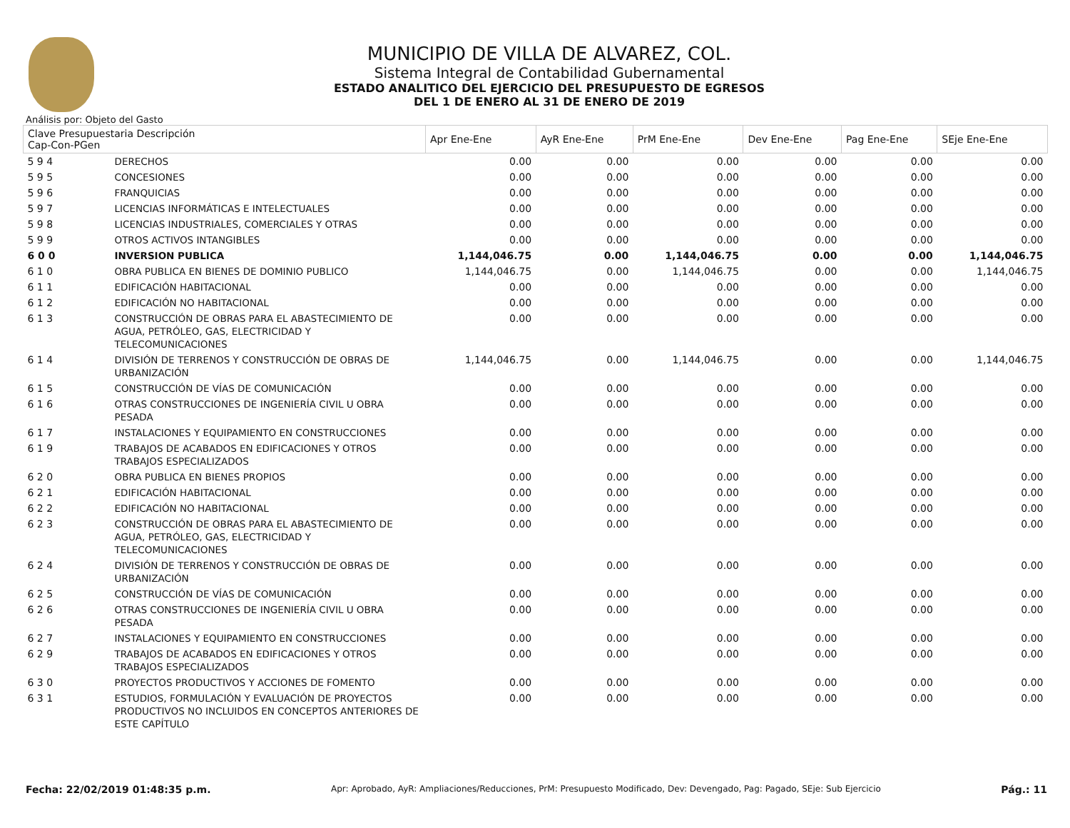MUNICIPIO DE VILLA DE ALVAREZ, COL.
Sistema Integral de Contabilidad Gubernamental
ESTADO ANALITICO DEL EJERCICIO DEL PRESUPUESTO DE EGRESOS
DEL 1 DE ENERO AL 31 DE ENERO DE 2019
Análisis por: Objeto del Gasto
| Clave Presupuestaria Descripción Cap-Con-PGen | | Apr Ene-Ene | AyR Ene-Ene | PrM Ene-Ene | Dev Ene-Ene | Pag Ene-Ene | SEje Ene-Ene |
| --- | --- | --- | --- | --- | --- | --- | --- |
| 5 9 4 | DERECHOS | 0.00 | 0.00 | 0.00 | 0.00 | 0.00 | 0.00 |
| 5 9 5 | CONCESIONES | 0.00 | 0.00 | 0.00 | 0.00 | 0.00 | 0.00 |
| 5 9 6 | FRANQUICIAS | 0.00 | 0.00 | 0.00 | 0.00 | 0.00 | 0.00 |
| 5 9 7 | LICENCIAS INFORMÁTICAS E INTELECTUALES | 0.00 | 0.00 | 0.00 | 0.00 | 0.00 | 0.00 |
| 5 9 8 | LICENCIAS INDUSTRIALES, COMERCIALES Y OTRAS | 0.00 | 0.00 | 0.00 | 0.00 | 0.00 | 0.00 |
| 5 9 9 | OTROS ACTIVOS INTANGIBLES | 0.00 | 0.00 | 0.00 | 0.00 | 0.00 | 0.00 |
| 6 0 0 | INVERSION PUBLICA | 1,144,046.75 | 0.00 | 1,144,046.75 | 0.00 | 0.00 | 1,144,046.75 |
| 6 1 0 | OBRA PUBLICA EN BIENES DE DOMINIO PUBLICO | 1,144,046.75 | 0.00 | 1,144,046.75 | 0.00 | 0.00 | 1,144,046.75 |
| 6 1 1 | EDIFICACIÓN HABITACIONAL | 0.00 | 0.00 | 0.00 | 0.00 | 0.00 | 0.00 |
| 6 1 2 | EDIFICACIÓN NO HABITACIONAL | 0.00 | 0.00 | 0.00 | 0.00 | 0.00 | 0.00 |
| 6 1 3 | CONSTRUCCIÓN DE OBRAS PARA EL ABASTECIMIENTO DE AGUA, PETRÓLEO, GAS, ELECTRICIDAD Y TELECOMUNICACIONES | 0.00 | 0.00 | 0.00 | 0.00 | 0.00 | 0.00 |
| 6 1 4 | DIVISIÓN DE TERRENOS Y CONSTRUCCIÓN DE OBRAS DE URBANIZACIÓN | 1,144,046.75 | 0.00 | 1,144,046.75 | 0.00 | 0.00 | 1,144,046.75 |
| 6 1 5 | CONSTRUCCIÓN DE VÍAS DE COMUNICACIÓN | 0.00 | 0.00 | 0.00 | 0.00 | 0.00 | 0.00 |
| 6 1 6 | OTRAS CONSTRUCCIONES DE INGENIERÍA CIVIL U OBRA PESADA | 0.00 | 0.00 | 0.00 | 0.00 | 0.00 | 0.00 |
| 6 1 7 | INSTALACIONES Y EQUIPAMIENTO EN CONSTRUCCIONES | 0.00 | 0.00 | 0.00 | 0.00 | 0.00 | 0.00 |
| 6 1 9 | TRABAJOS DE ACABADOS EN EDIFICACIONES Y OTROS TRABAJOS ESPECIALIZADOS | 0.00 | 0.00 | 0.00 | 0.00 | 0.00 | 0.00 |
| 6 2 0 | OBRA PUBLICA EN BIENES PROPIOS | 0.00 | 0.00 | 0.00 | 0.00 | 0.00 | 0.00 |
| 6 2 1 | EDIFICACIÓN HABITACIONAL | 0.00 | 0.00 | 0.00 | 0.00 | 0.00 | 0.00 |
| 6 2 2 | EDIFICACIÓN NO HABITACIONAL | 0.00 | 0.00 | 0.00 | 0.00 | 0.00 | 0.00 |
| 6 2 3 | CONSTRUCCIÓN DE OBRAS PARA EL ABASTECIMIENTO DE AGUA, PETRÓLEO, GAS, ELECTRICIDAD Y TELECOMUNICACIONES | 0.00 | 0.00 | 0.00 | 0.00 | 0.00 | 0.00 |
| 6 2 4 | DIVISIÓN DE TERRENOS Y CONSTRUCCIÓN DE OBRAS DE URBANIZACIÓN | 0.00 | 0.00 | 0.00 | 0.00 | 0.00 | 0.00 |
| 6 2 5 | CONSTRUCCIÓN DE VÍAS DE COMUNICACIÓN | 0.00 | 0.00 | 0.00 | 0.00 | 0.00 | 0.00 |
| 6 2 6 | OTRAS CONSTRUCCIONES DE INGENIERÍA CIVIL U OBRA PESADA | 0.00 | 0.00 | 0.00 | 0.00 | 0.00 | 0.00 |
| 6 2 7 | INSTALACIONES Y EQUIPAMIENTO EN CONSTRUCCIONES | 0.00 | 0.00 | 0.00 | 0.00 | 0.00 | 0.00 |
| 6 2 9 | TRABAJOS DE ACABADOS EN EDIFICACIONES Y OTROS TRABAJOS ESPECIALIZADOS | 0.00 | 0.00 | 0.00 | 0.00 | 0.00 | 0.00 |
| 6 3 0 | PROYECTOS PRODUCTIVOS Y ACCIONES DE FOMENTO | 0.00 | 0.00 | 0.00 | 0.00 | 0.00 | 0.00 |
| 6 3 1 | ESTUDIOS, FORMULACIÓN Y EVALUACIÓN DE PROYECTOS PRODUCTIVOS NO INCLUIDOS EN CONCEPTOS ANTERIORES DE ESTE CAPÍTULO | 0.00 | 0.00 | 0.00 | 0.00 | 0.00 | 0.00 |
Fecha: 22/02/2019 01:48:35 p.m. Apr: Aprobado, AyR: Ampliaciones/Reducciones, PrM: Presupuesto Modificado, Dev: Devengado, Pag: Pagado, SEje: Sub Ejercicio Pág.: 11